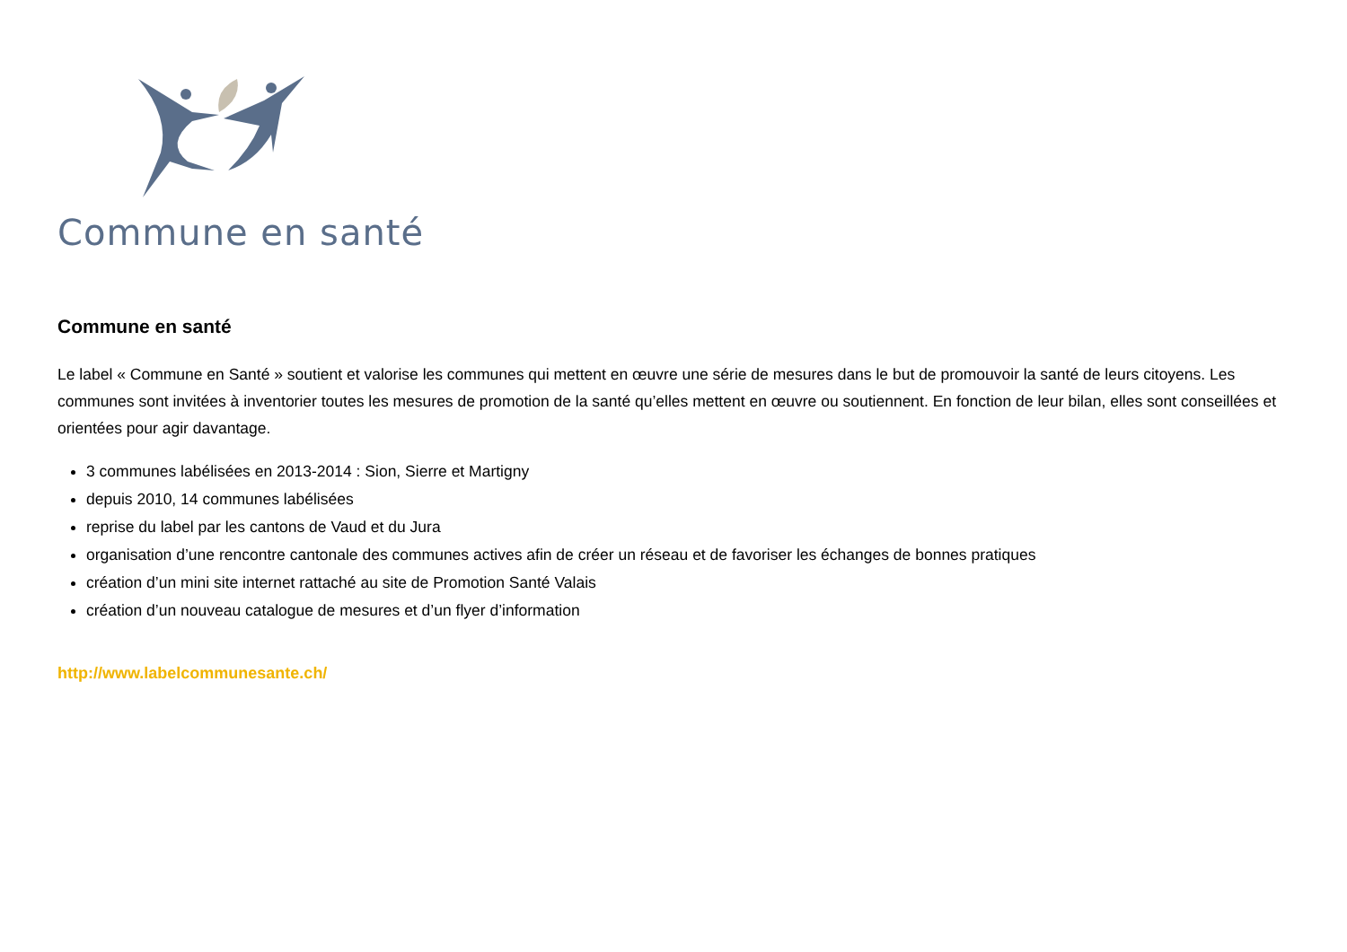Commune en santé
Commune en santé
Le label « Commune en Santé » soutient et valorise les communes qui mettent en œuvre une série de mesures dans le but de promouvoir la santé de leurs citoyens. Les communes sont invitées à inventorier toutes les mesures de promotion de la santé qu’elles mettent en œuvre ou soutiennent. En fonction de leur bilan, elles sont conseillées et orientées pour agir davantage.
3 communes labélisées en 2013-2014 : Sion, Sierre et Martigny
depuis 2010, 14 communes labélisées
reprise du label par les cantons de Vaud et du Jura
organisation d’une rencontre cantonale des communes actives afin de créer un réseau et de favoriser les échanges de bonnes pratiques
création d’un mini site internet rattaché au site de Promotion Santé Valais
création d’un nouveau catalogue de mesures et d’un flyer d’information
http://www.labelcommunesante.ch/